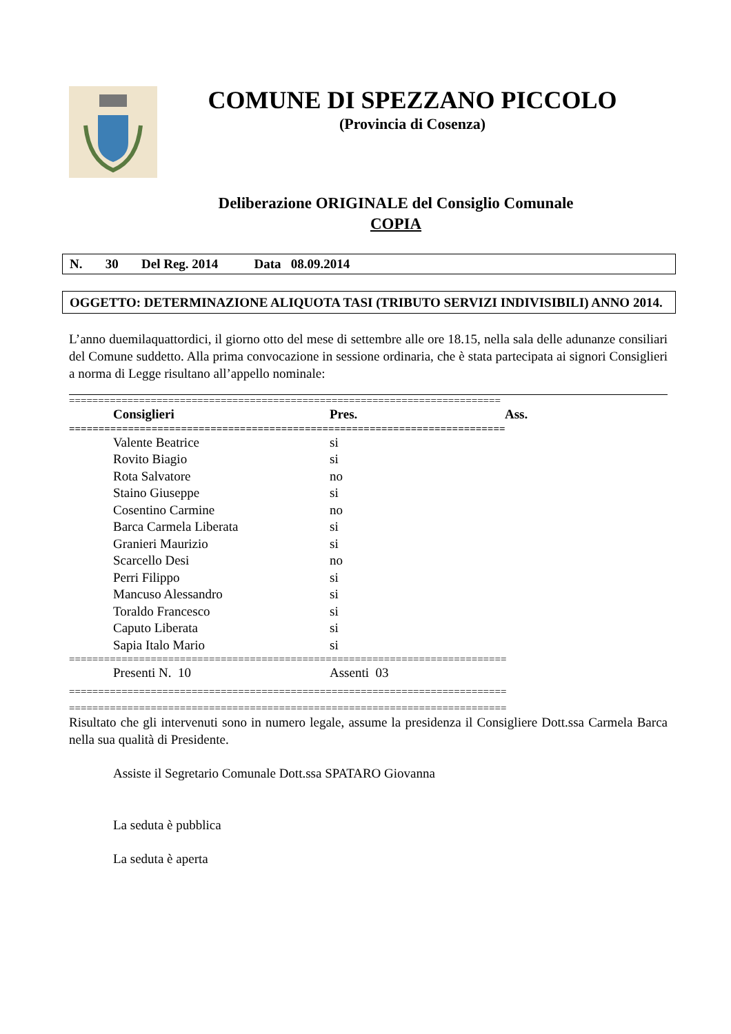COMUNE DI SPEZZANO PICCOLO
(Provincia di Cosenza)
Deliberazione ORIGINALE del Consiglio Comunale
COPIA
N. 30 Del Reg. 2014 Data 08.09.2014
OGGETTO: DETERMINAZIONE ALIQUOTA TASI (TRIBUTO SERVIZI INDIVISIBILI) ANNO 2014.
L’anno duemilaquattordici, il giorno otto del mese di settembre alle ore 18.15, nella sala delle adunanze consiliari del Comune suddetto. Alla prima convocazione in sessione ordinaria, che è stata partecipata ai signori Consiglieri a norma di Legge risultano all’appello nominale:
==========================================================================
| Consiglieri | Pres. | Ass. |
| --- | --- | --- |
| ========================================================================== | | |
| Valente Beatrice | si | |
| Rovito Biagio | si | |
| Rota Salvatore | no | |
| Staino Giuseppe | si | |
| Cosentino Carmine | no | |
| Barca Carmela Liberata | si | |
| Granieri Maurizio | si | |
| Scarcello Desi | no | |
| Perri Filippo | si | |
| Mancuso Alessandro | si | |
| Toraldo Francesco | si | |
| Caputo Liberata | si | |
| Sapia Italo Mario | si | |
| =========================================================================== | | |
| Presenti N. 10 | Assenti 03 | |
===========================================================================
===========================================================================
Risultato che gli intervenuti sono in numero legale, assume la presidenza il Consigliere Dott.ssa Carmela Barca nella sua qualità di Presidente.
Assiste il Segretario Comunale Dott.ssa SPATARO Giovanna
La seduta è pubblica
La seduta è aperta